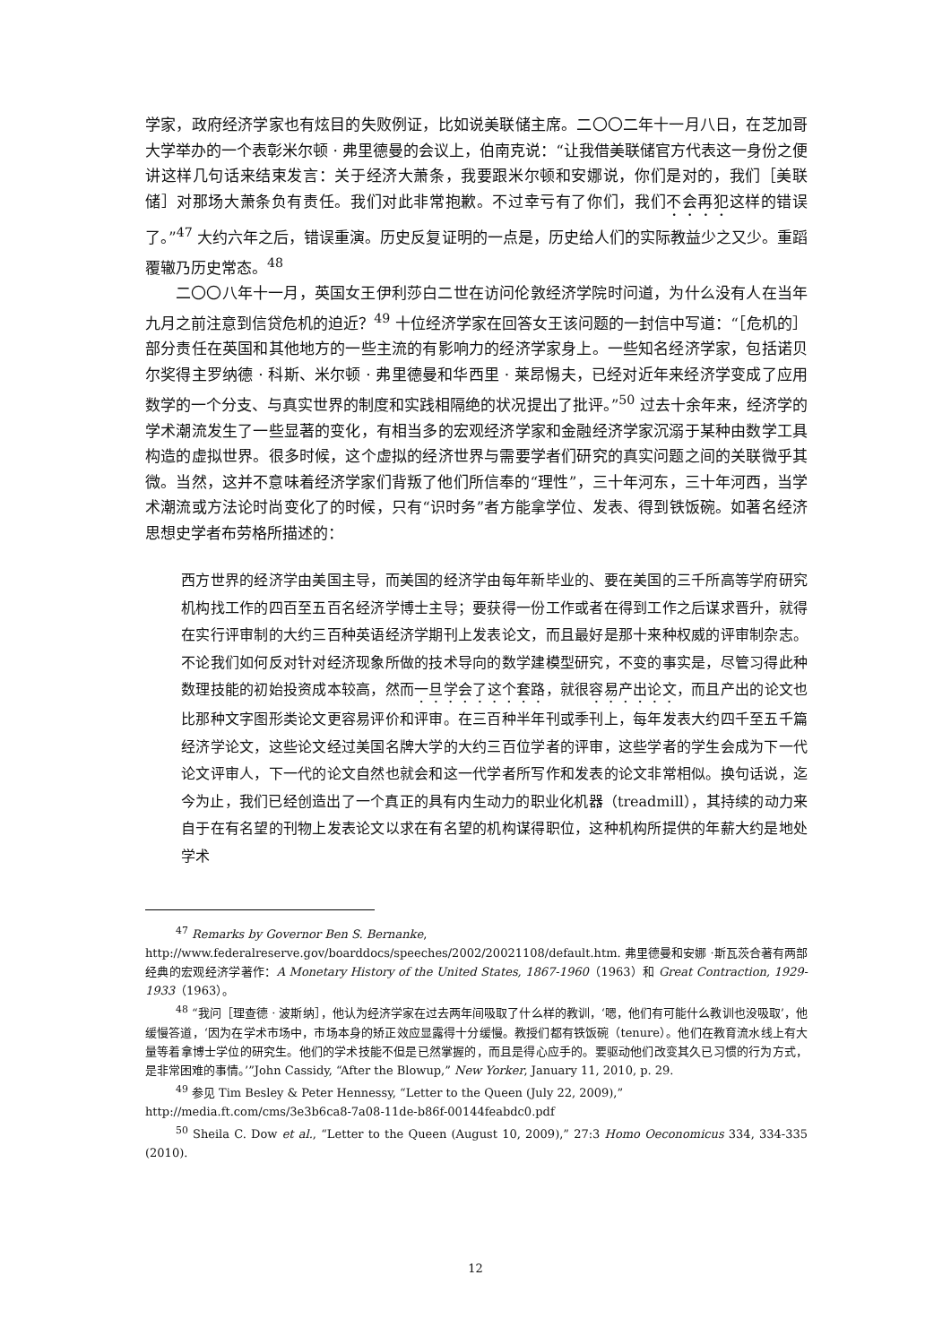学家，政府经济学家也有炫目的失败例证，比如说美联储主席。二〇〇二年十一月八日，在芝加哥大学举办的一个表彰米尔顿 · 弗里德曼的会议上，伯南克说：“让我借美联储官方代表这一身份之便讲这样几句话来结束发言：关于经济大萧条，我要跟米尔顿和安娜说，你们是对的，我们［美联储］对那场大萧条负有责任。我们对此非常抱歉。不过幸亏有了你们，我们不会再犯这样的错误了。”<sup>47</sup> 大约六年之后，错误重演。历史反复证明的一点是，历史给人们的实际教益少之又少。重蹈覆辙乃历史常态。<sup>48</sup>
二〇〇八年十一月，英国女王伊利莎白二世在访问伦敦经济学院时问道，为什么没有人在当年九月之前注意到信贷危机的迫近？<sup>49</sup> 十位经济学家在回答女王该问题的一封信中写道：“［危机的］部分责任在英国和其他地方的一些主流的有影响力的经济学家身上。一些知名经济学家，包括诺贝尔奖得主罗纳德 · 科斯、米尔顿 · 弗里德曼和华西里 · 莱昂惕夫，已经对近年来经济学变成了应用数学的一个分支、与真实世界的制度和实践相隔绝的状况提出了批评。”<sup>50</sup> 过去十余年来，经济学的学术潮流发生了一些显著的变化，有相当多的宏观经济学家和金融经济学家沉溺于某种由数学工具构造的虚拟世界。很多时候，这个虚拟的经济世界与需要学者们研究的真实问题之间的关联微乎其微。当然，这并不意味着经济学家们背叛了他们所信奉的“理性”，三十年河东，三十年河西，当学术潮流或方法论时尚变化了的时候，只有“识时务”者方能拿学位、发表、得到铁饭碗。如著名经济思想史学者布劳格所描述的：
西方世界的经济学由美国主导，而美国的经济学由每年新毕业的、要在美国的三千所高等学府研究机构找工作的四百至五百名经济学博士主导；要获得一份工作或者在得到工作之后谋求晋升，就得在实行评审制的大约三百种英语经济学期刊上发表论文，而且最好是那十来种权威的评审制杂志。不论我们如何反对针对经济现象所做的技术导向的数学建模型研究，不变的事实是，尽管习得此种数理技能的初始投资成本较高，然而一旦学会了这个套路，就很容易产出论文，而且产出的论文也比那种文字图形类论文更容易评价和评审。在三百种半年刊或季刊上，每年发表大约四千至五千篇经济学论文，这些论文经过美国名牌大学的大约三百位学者的评审，这些学者的学生会成为下一代论文评审人，下一代的论文自然也就会和这一代学者所写作和发表的论文非常相似。换句话说，迄今为止，我们已经创造出了一个真正的具有内生动力的职业化机器（treadmill），其持续的动力来自于在有名望的刊物上发表论文以求在有名望的机构谋得职位，这种机构所提供的年薪大约是地处学术
<sup>47</sup> Remarks by Governor Ben S. Bernanke,
http://www.federalreserve.gov/boarddocs/speeches/2002/20021108/default.htm. 弗里德曼和安娜 ·斯瓦茨合著有两部经典的宏观经济学著作：A Monetary History of the United States, 1867-1960（1963）和 Great Contraction, 1929-1933（1963）。
<sup>48</sup> “我问［理查德 · 波斯纳］，他认为经济学家在过去两年间吸取了什么样的教训，‘嗯，他们有可能什么教训也没吸取’，他缓慢答道，‘因为在学术市场中，市场本身的矫正效应显露得十分缓慢。教授们都有铁饭碗（tenure）。他们在教育流水线上有大量等着拿博士学位的研究生。他们的学术技能不但是已然掌握的，而且是得心应手的。要驱动他们改变其久已习惯的行为方式，是非常困难的事情。’”John Cassidy, “After the Blowup,” New Yorker, January 11, 2010, p. 29.
<sup>49</sup> 参见 Tim Besley & Peter Hennessy, “Letter to the Queen (July 22, 2009),”
http://media.ft.com/cms/3e3b6ca8-7a08-11de-b86f-00144feabdc0.pdf
<sup>50</sup> Sheila C. Dow et al., “Letter to the Queen (August 10, 2009),” 27:3 Homo Oeconomicus 334, 334-335 (2010).
12